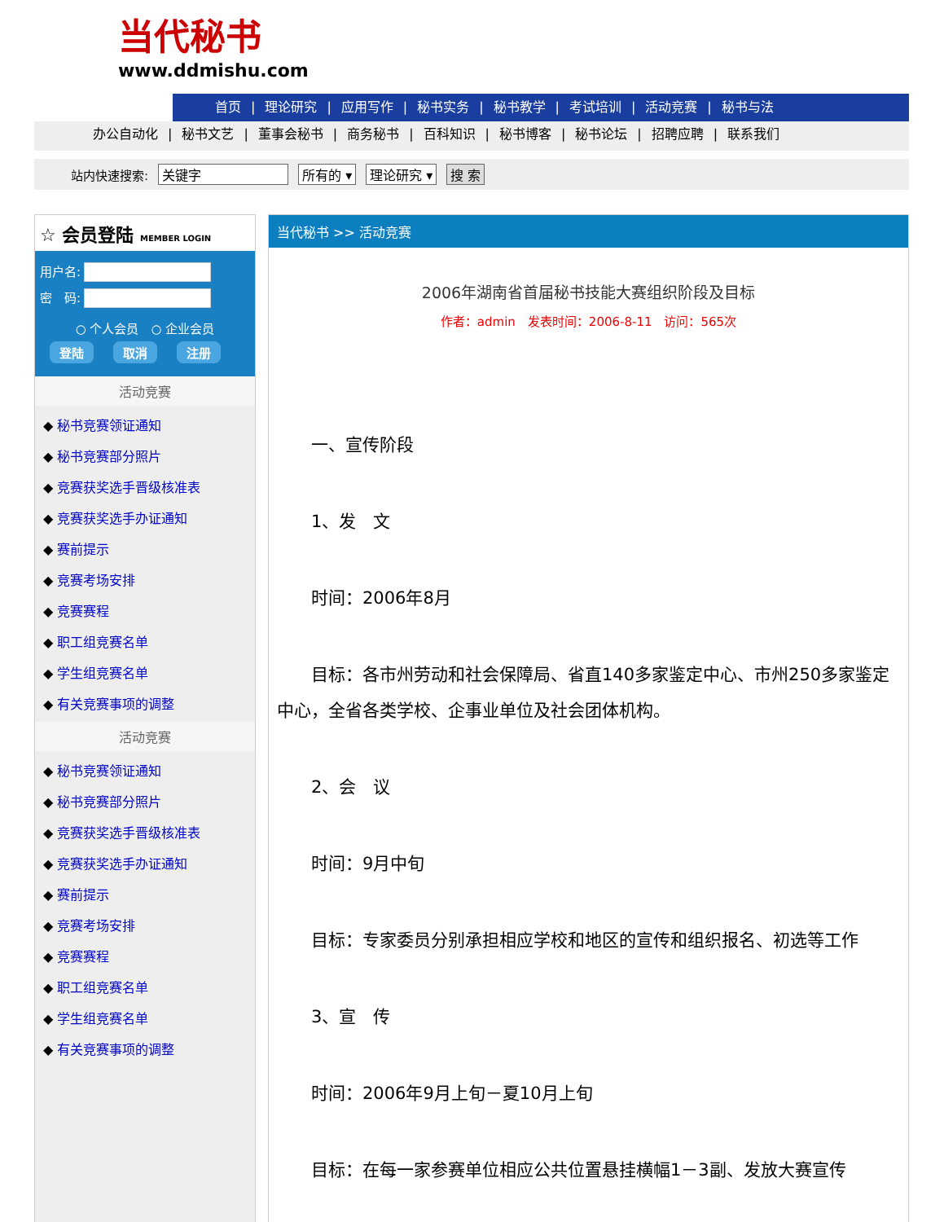当代秘书
www.ddmishu.com
首页 | 理论研究 | 应用写作 | 秘书实务 | 秘书教学 | 考试培训 | 活动竞赛 | 秘书与法
办公自动化 | 秘书文艺 | 董事会秘书 | 商务秘书 | 百科知识 | 秘书博客 | 秘书论坛 | 招聘应聘 | 联系我们
站内快速搜索: 关键字 所有的 ▾ 理论研究 ▾ 搜 索
☆ 会员登陆 MEMBER LOGIN
用户名:
密　码:
○ 个人会员　○ 企业会员
登陆 取消 注册
活动竞赛
◆ 秘书竞赛领证通知
◆ 秘书竞赛部分照片
◆ 竞赛获奖选手晋级核准表
◆ 竞赛获奖选手办证通知
◆ 赛前提示
◆ 竞赛考场安排
◆ 竞赛赛程
◆ 职工组竞赛名单
◆ 学生组竞赛名单
◆ 有关竞赛事项的调整
活动竞赛
◆ 秘书竞赛领证通知
◆ 秘书竞赛部分照片
◆ 竞赛获奖选手晋级核准表
◆ 竞赛获奖选手办证通知
◆ 赛前提示
◆ 竞赛考场安排
◆ 竞赛赛程
◆ 职工组竞赛名单
◆ 学生组竞赛名单
◆ 有关竞赛事项的调整
当代秘书 >> 活动竞赛
2006年湖南省首届秘书技能大赛组织阶段及目标
作者：admin　发表时间：2006-8-11　访问：565次
　　一、宣传阶段
　　1、发　文
　　时间：2006年8月
　　目标：各市州劳动和社会保障局、省直140多家鉴定中心、市州250多家鉴定中心，全省各类学校、企事业单位及社会团体机构。
　　2、会　议
　　时间：9月中旬
　　目标：专家委员分别承担相应学校和地区的宣传和组织报名、初选等工作
　　3、宣　传
　　时间：2006年9月上旬－夏10月上旬
　　目标：在每一家参赛单位相应公共位置悬挂横幅1－3副、发放大赛宣传